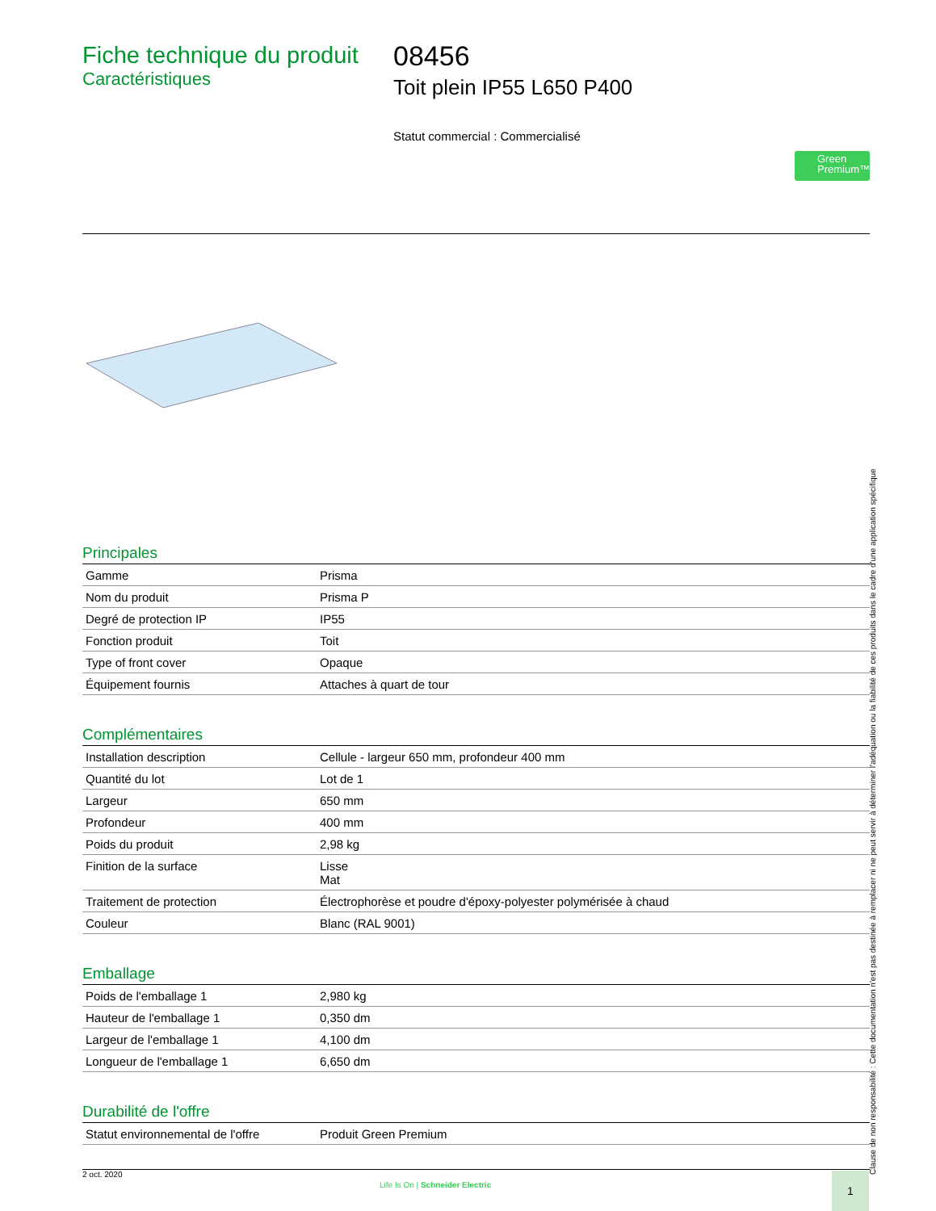Fiche technique du produit
Caractéristiques
08456
Toit plein IP55 L650 P400
Statut commercial : Commercialisé
Green Premium™
Principales
| Gamme | Prisma |
| Nom du produit | Prisma P |
| Degré de protection IP | IP55 |
| Fonction produit | Toit |
| Type of front cover | Opaque |
| Équipement fournis | Attaches à quart de tour |
Complémentaires
| Installation description | Cellule - largeur 650 mm, profondeur 400 mm |
| Quantité du lot | Lot de 1 |
| Largeur | 650 mm |
| Profondeur | 400 mm |
| Poids du produit | 2,98 kg |
| Finition de la surface | Lisse Mat |
| Traitement de protection | Électrophorèse et poudre d'époxy-polyester polymérisée à chaud |
| Couleur | Blanc (RAL 9001) |
Emballage
| Poids de l'emballage 1 | 2,980 kg |
| Hauteur de l'emballage 1 | 0,350 dm |
| Largeur de l'emballage 1 | 4,100 dm |
| Longueur de l'emballage 1 | 6,650 dm |
Durabilité de l'offre
| Statut environnemental de l'offre | Produit Green Premium |
Clause de non responsabilité : Cette documentation n'est pas destinée à remplacer ni ne peut servir à déterminer l'adéquation ou la fiabilité de ces produits dans le cadre d'une application spécifique
2 oct. 2020
Life Is On | Schneider Electric
1